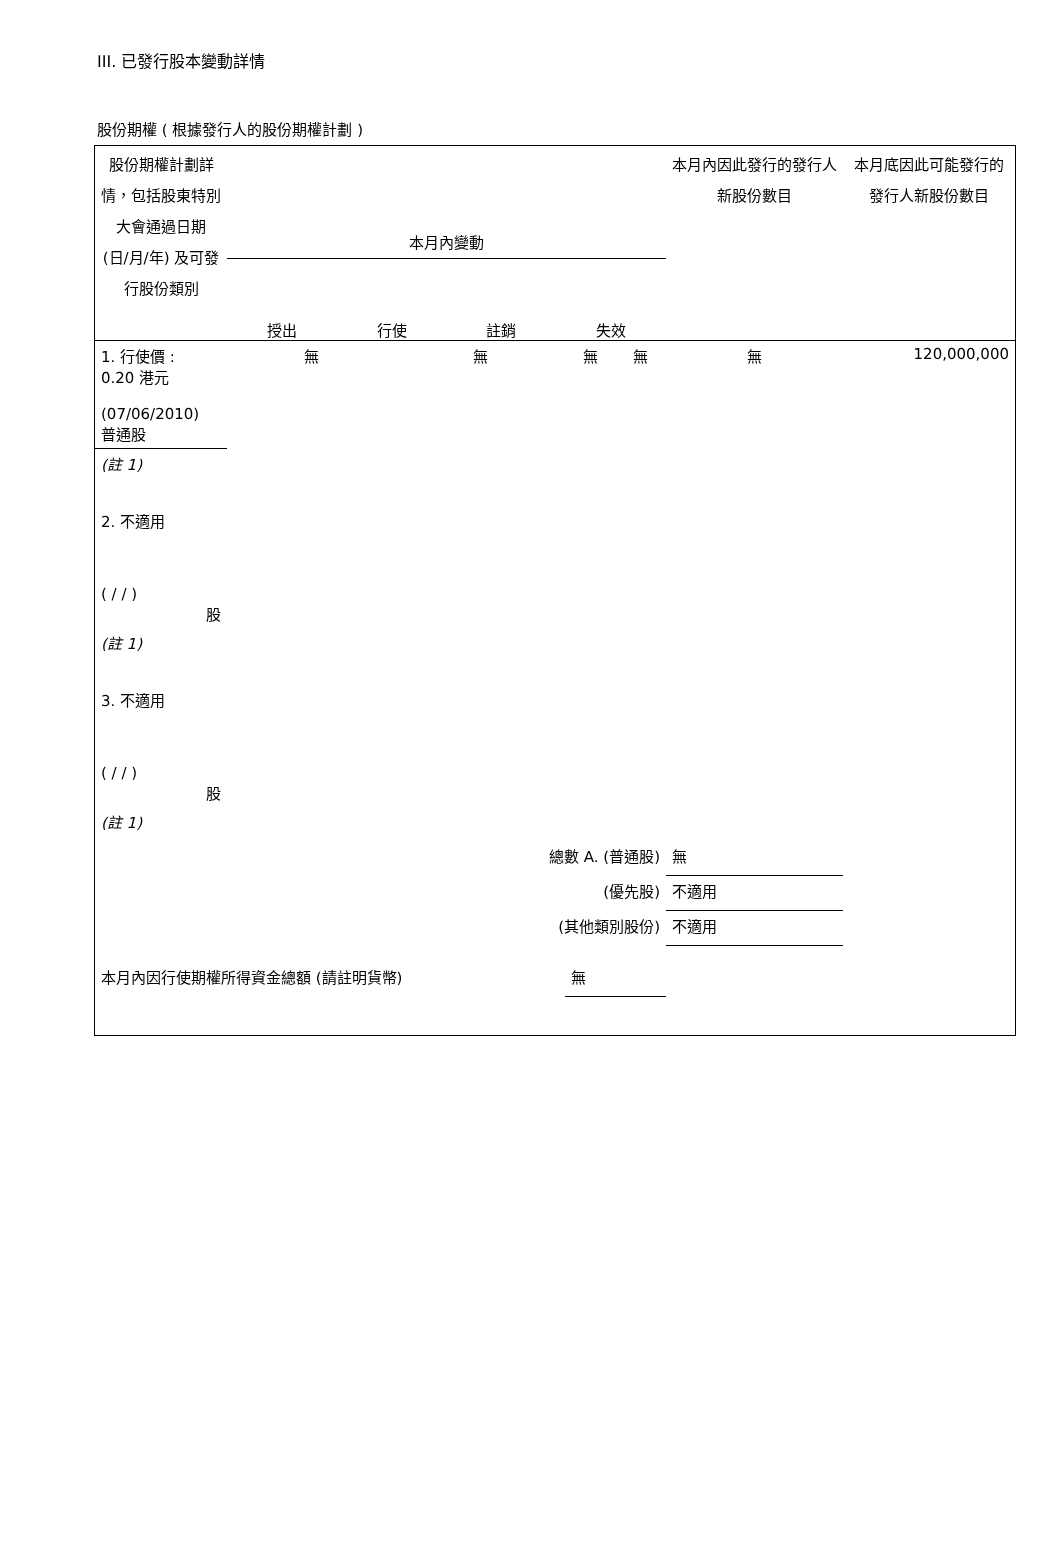III. 已發行股本變動詳情
股份期權 ( 根據發行人的股份期權計劃 )
| 股份期權計劃詳情，包括股東特別大會通過日期 (日/月/年) 及可發行股份類別 | 本月內變動 授出 行使 註銷 失效 | | | | 本月內因此發行的發行人新股份數目 | 本月底因此可能發行的發行人新股份數目 |
| 1. 行使價 : 0.20 港元 (07/06/2010) 普通股 | 無 | 無 | 無 | 無 | 無 | 120,000,000 |
| (註 1) 2. 不適用 ( / / ) 股 | | | | | | |
| (註 1) 3. 不適用 ( / / ) 股 | | | | | | |
| (註 1) | | | | | | |
| 總數 A. (普通股) | | | | | 無 | |
| (優先股) | | | | | 不適用 | |
| (其他類別股份) | | | | | 不適用 | |
| 本月內因行使期權所得資金總額 (請註明貨幣) | | | 無 | | | |